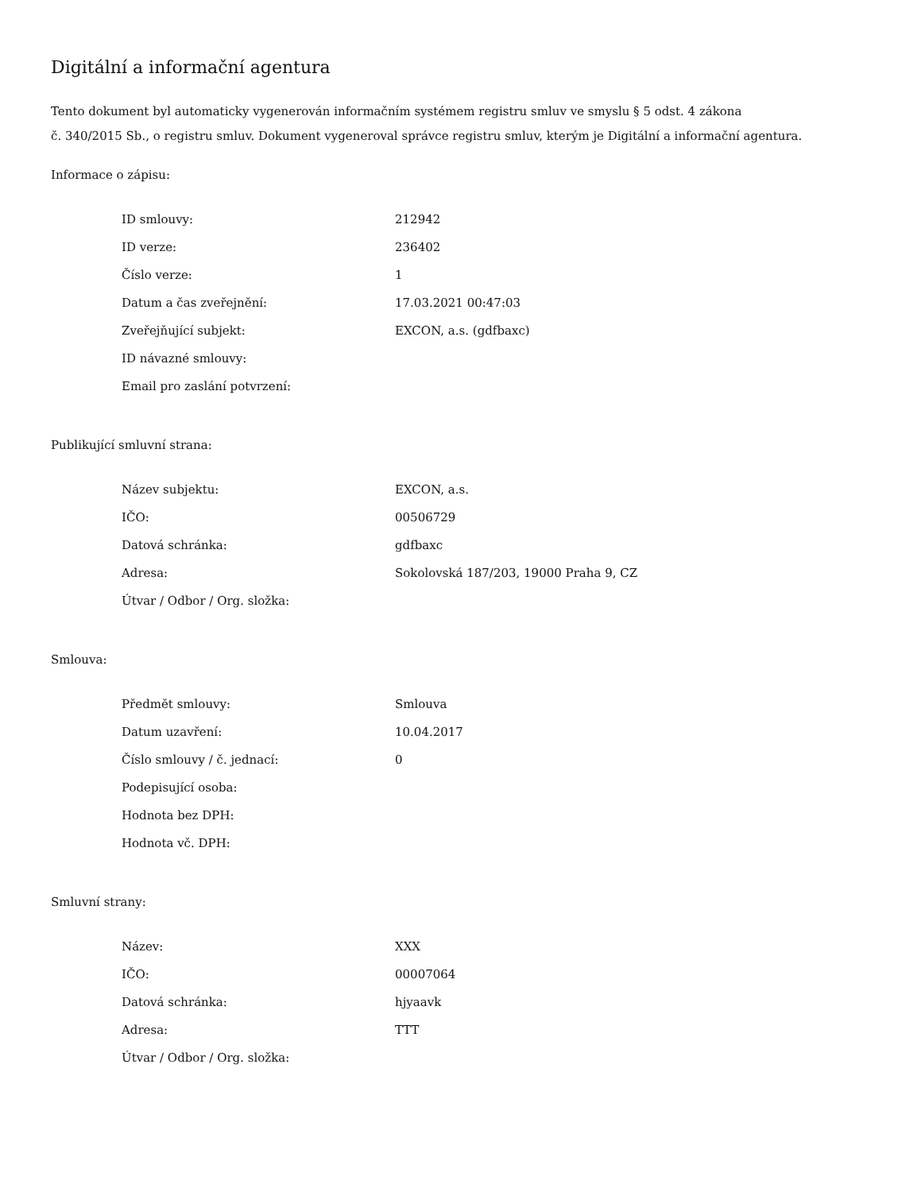Digitální a informační agentura
Tento dokument byl automaticky vygenerován informačním systémem registru smluv ve smyslu § 5 odst. 4 zákona
č. 340/2015 Sb., o registru smluv. Dokument vygeneroval správce registru smluv, kterým je Digitální a informační agentura.
Informace o zápisu:
| ID smlouvy: | 212942 |
| ID verze: | 236402 |
| Číslo verze: | 1 |
| Datum a čas zveřejnění: | 17.03.2021 00:47:03 |
| Zveřejňující subjekt: | EXCON, a.s. (gdfbaxc) |
| ID návazné smlouvy: | |
| Email pro zaslání potvrzení: | |
Publikující smluvní strana:
| Název subjektu: | EXCON, a.s. |
| IČO: | 00506729 |
| Datová schránka: | gdfbaxc |
| Adresa: | Sokolovská 187/203, 19000 Praha 9, CZ |
| Útvar / Odbor / Org. složka: | |
Smlouva:
| Předmět smlouvy: | Smlouva |
| Datum uzavření: | 10.04.2017 |
| Číslo smlouvy / č. jednací: | 0 |
| Podepisující osoba: | |
| Hodnota bez DPH: | |
| Hodnota vč. DPH: | |
Smluvní strany:
| Název: | XXX |
| IČO: | 00007064 |
| Datová schránka: | hjyaavk |
| Adresa: | TTT |
| Útvar / Odbor / Org. složka: | |